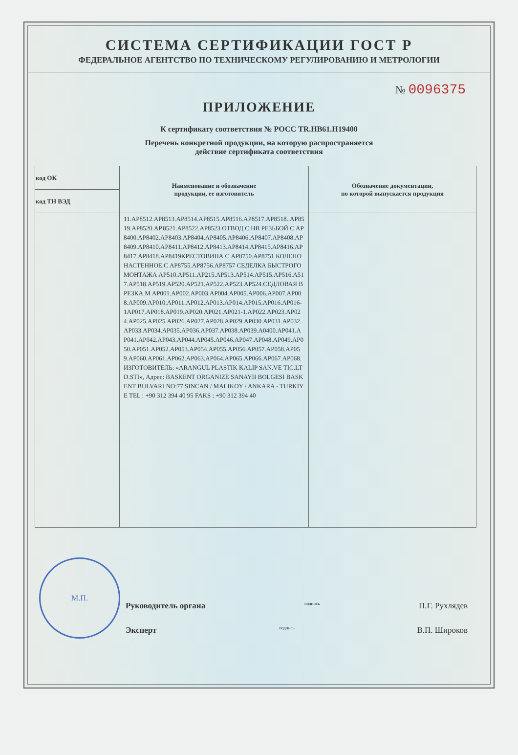СИСТЕМА СЕРТИФИКАЦИИ ГОСТ Р
ФЕДЕРАЛЬНОЕ АГЕНТСТВО ПО ТЕХНИЧЕСКОМУ РЕГУЛИРОВАНИЮ И МЕТРОЛОГИИ
№ 0096375
ПРИЛОЖЕНИЕ
К сертификату соответствия № РОСС TR.НВ61.Н19400
Перечень конкретной продукции, на которую распространяется
действие сертификата соответствия
| код ОК | Наименование и обозначение продукции, ее изготовитель | Обозначение документации, по которой выпускается продукция |
| --- | --- | --- |
| код ТН ВЭД | | |
| | 11.АР8512.АР8513.АР8514.АР8515.АР8516.АР8517.АР8518..АР8519.АР8520.АР.8521.АР8522.АР8523 ОТВОД С НВ РЕЗЬБОЙ С АР8400.АР8402.АР8403.АР8404.АР8405.АР8406.АР8407.АР8408.АР8409.АР8410.АР8411.АР8412.АР8413.АР8414.АР8415.АР8416.АР8417.АР8418.АР8419КРЕСТОВИНА С АР8750.АР8751 КОЛЕНО НАСТЕННОЕ.С АР8755.АР8756.АР8757 СЕДЕЛКА БЫСТРОГО МОНТАЖА АР510.АР511.АР215.АР513.АР514.АР515.АР516.А517.АР518.АР519.АР520.АР521.АР522.АР523.АР524.СЕДЛОВАЯ ВРЕЗКА.М АР001.АР002.АР003.АР004.АР005.АР006.АР007.АР008.АР009.АР010.АР011.АР012.АР013.АР014.АР015.АР016.АР016-1АР017.АР018.АР019.АР020.АР021.АР021-1.АР022.АР023.АР024.АР025.АР025.АР026.АР027.АР028.АР029.АР030.АР031.АР032.АР033.АР034.АР035.АР036.АР037.АР038.АР039.А0400.АР041.АР041.АР042.АР043.АР044.АР045.АР046.АР047.АР048.АР049.АР050.АР051.АР052.АР053.АР054.АР055.АР056.АР057.АР058.АР059.АР060.АР061.АР062.АР063.АР064.АР065.АР066.АР067.АР068. ИЗГОТОВИТЕЛЬ: «ARANGUL PLASTIK KALIP SAN.VE TIC.LTD.STI», Адрес: BASKENT ORGANIZE SANAYII BOLGESI BASKENT BULVARI NO:77 SINCAN / MALIKOY / ANKARA - TURKIYE TEL : +90 312 394 40 95 FAKS : +90 312 394 40 | |
Руководитель органа подпись П.Г. Рухлядев
Эксперт подпись В.П. Широков
М.П.